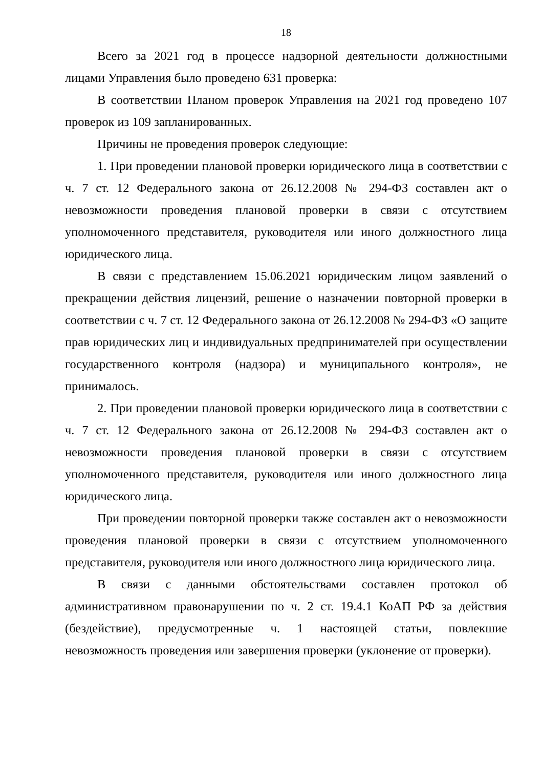18
Всего за 2021 год в процессе надзорной деятельности должностными лицами Управления было проведено 631 проверка:
В соответствии Планом проверок Управления на 2021 год проведено 107 проверок из 109 запланированных.
Причины не проведения проверок следующие:
1. При проведении плановой проверки юридического лица в соответствии с ч. 7 ст. 12 Федерального закона от 26.12.2008 № 294-ФЗ составлен акт о невозможности проведения плановой проверки в связи с отсутствием уполномоченного представителя, руководителя или иного должностного лица юридического лица.
В связи с представлением 15.06.2021 юридическим лицом заявлений о прекращении действия лицензий, решение о назначении повторной проверки в соответствии с ч. 7 ст. 12 Федерального закона от 26.12.2008 № 294-ФЗ «О защите прав юридических лиц и индивидуальных предпринимателей при осуществлении государственного контроля (надзора) и муниципального контроля», не принималось.
2. При проведении плановой проверки юридического лица в соответствии с ч. 7 ст. 12 Федерального закона от 26.12.2008 № 294-ФЗ составлен акт о невозможности проведения плановой проверки в связи с отсутствием уполномоченного представителя, руководителя или иного должностного лица юридического лица.
При проведении повторной проверки также составлен акт о невозможности проведения плановой проверки в связи с отсутствием уполномоченного представителя, руководителя или иного должностного лица юридического лица.
В связи с данными обстоятельствами составлен протокол об административном правонарушении по ч. 2 ст. 19.4.1 КоАП РФ за действия (бездействие), предусмотренные ч. 1 настоящей статьи, повлекшие невозможность проведения или завершения проверки (уклонение от проверки).